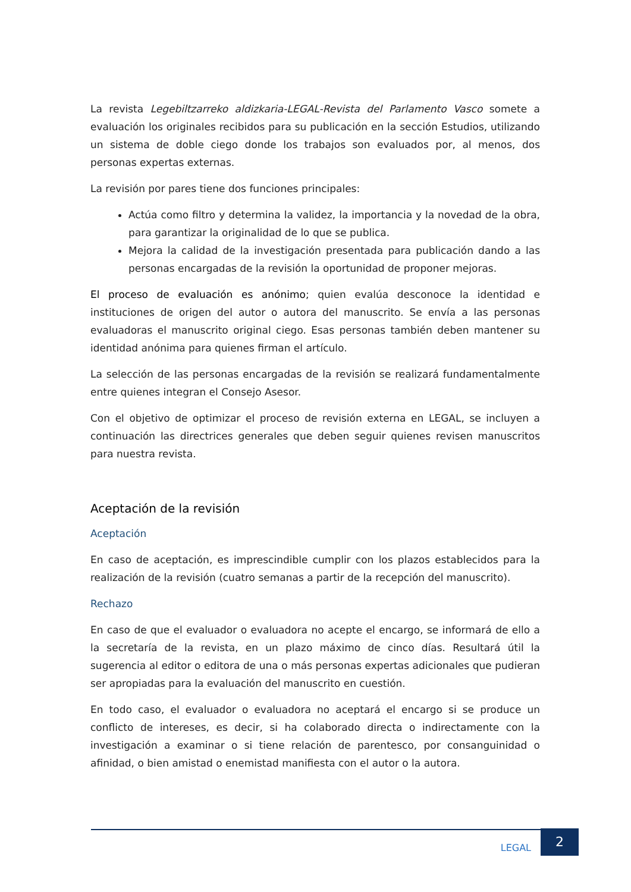La revista Legebiltzarreko aldizkaria-LEGAL-Revista del Parlamento Vasco somete a evaluación los originales recibidos para su publicación en la sección Estudios, utilizando un sistema de doble ciego donde los trabajos son evaluados por, al menos, dos personas expertas externas.
La revisión por pares tiene dos funciones principales:
Actúa como filtro y determina la validez, la importancia y la novedad de la obra, para garantizar la originalidad de lo que se publica.
Mejora la calidad de la investigación presentada para publicación dando a las personas encargadas de la revisión la oportunidad de proponer mejoras.
El proceso de evaluación es anónimo; quien evalúa desconoce la identidad e instituciones de origen del autor o autora del manuscrito. Se envía a las personas evaluadoras el manuscrito original ciego. Esas personas también deben mantener su identidad anónima para quienes firman el artículo.
La selección de las personas encargadas de la revisión se realizará fundamentalmente entre quienes integran el Consejo Asesor.
Con el objetivo de optimizar el proceso de revisión externa en LEGAL, se incluyen a continuación las directrices generales que deben seguir quienes revisen manuscritos para nuestra revista.
Aceptación de la revisión
Aceptación
En caso de aceptación, es imprescindible cumplir con los plazos establecidos para la realización de la revisión (cuatro semanas a partir de la recepción del manuscrito).
Rechazo
En caso de que el evaluador o evaluadora no acepte el encargo, se informará de ello a la secretaría de la revista, en un plazo máximo de cinco días. Resultará útil la sugerencia al editor o editora de una o más personas expertas adicionales que pudieran ser apropiadas para la evaluación del manuscrito en cuestión.
En todo caso, el evaluador o evaluadora no aceptará el encargo si se produce un conflicto de intereses, es decir, si ha colaborado directa o indirectamente con la investigación a examinar o si tiene relación de parentesco, por consanguinidad o afinidad, o bien amistad o enemistad manifiesta con el autor o la autora.
LEGAL
2